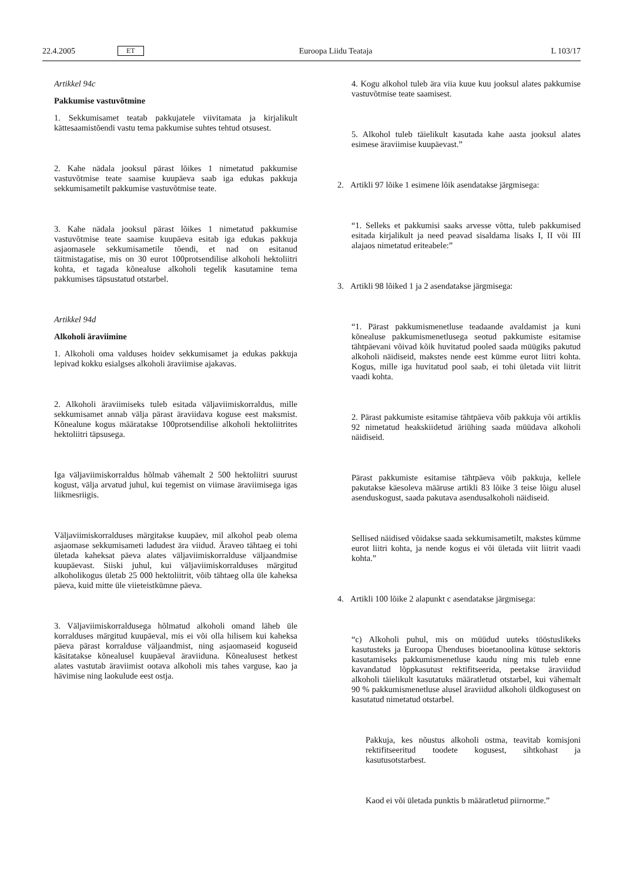22.4.2005 ET Euroopa Liidu Teataja L 103/17
Artikkel 94c
Pakkumise vastuvõtmine
1. Sekkumisamet teatab pakkujatele viivitamata ja kirjalikult kättesaamistõendi vastu tema pakkumise suhtes tehtud otsusest.
2. Kahe nädala jooksul pärast lõikes 1 nimetatud pakkumise vastuvõtmise teate saamise kuupäeva saab iga edukas pakkuja sekkumisametilt pakkumise vastuvõtmise teate.
3. Kahe nädala jooksul pärast lõikes 1 nimetatud pakkumise vastuvõtmise teate saamise kuupäeva esitab iga edukas pakkuja asjaomasele sekkumisametile tõendi, et nad on esitanud täitmistagatise, mis on 30 eurot 100protsendilise alkoholi hektoliitri kohta, et tagada kõnealuse alkoholi tegelik kasutamine tema pakkumises täpsustatud otstarbel.
Artikkel 94d
Alkoholi äraviimine
1. Alkoholi oma valduses hoidev sekkumisamet ja edukas pakkuja lepivad kokku esialgses alkoholi äraviimise ajakavas.
2. Alkoholi äraviimiseks tuleb esitada väljaviimiskorraldus, mille sekkumisamet annab välja pärast äraviidava koguse eest maksmist. Kõnealune kogus määratakse 100protsendilise alkoholi hektoliitrites hektoliitri täpsusega.
Iga väljaviimiskorraldus hõlmab vähemalt 2 500 hektoliitri suurust kogust, välja arvatud juhul, kui tegemist on viimase äraviimisega igas liikmesriigis.
Väljaviimiskorralduses märgitakse kuupäev, mil alkohol peab olema asjaomase sekkumisameti ladudest ära viidud. Äraveo tähtaeg ei tohi ületada kaheksat päeva alates väljaviimiskorralduse väljaandmise kuupäevast. Siiski juhul, kui väljaviimiskorralduses märgitud alkoholikogus ületab 25 000 hektoliitrit, võib tähtaeg olla üle kaheksa päeva, kuid mitte üle viieteistkümne päeva.
3. Väljaviimiskorraldusega hõlmatud alkoholi omand läheb üle korralduses märgitud kuupäeval, mis ei või olla hilisem kui kaheksa päeva pärast korralduse väljaandmist, ning asjaomaseid koguseid käsitatakse kõnealusel kuupäeval äraviiduna. Kõnealusest hetkest alates vastutab äraviimist ootava alkoholi mis tahes varguse, kao ja hävimise ning laokulude eest ostja.
4. Kogu alkohol tuleb ära viia kuue kuu jooksul alates pakkumise vastuvõtmise teate saamisest.
5. Alkohol tuleb täielikult kasutada kahe aasta jooksul alates esimese äraviimise kuupäevast.”
2. Artikli 97 lõike 1 esimene lõik asendatakse järgmisega:
“1. Selleks et pakkumisi saaks arvesse võtta, tuleb pakkumised esitada kirjalikult ja need peavad sisaldama lisaks I, II või III alajaos nimetatud eriteabele:”
3. Artikli 98 lõiked 1 ja 2 asendatakse järgmisega:
“1. Pärast pakkumismenetluse teadaande avaldamist ja kuni kõnealuse pakkumismenetlusega seotud pakkumiste esitamise tähtpäevani võivad kõik huvitatud pooled saada müügiks pakutud alkoholi näidiseid, makstes nende eest kümme eurot liitri kohta. Kogus, mille iga huvitatud pool saab, ei tohi ületada viit liitrit vaadi kohta.
2. Pärast pakkumiste esitamise tähtpäeva võib pakkuja või artiklis 92 nimetatud heakskiidetud äriühing saada müüdava alkoholi näidiseid.
Pärast pakkumiste esitamise tähtpäeva võib pakkuja, kellele pakutakse käesoleva määruse artikli 83 lõike 3 teise lõigu alusel asenduskogust, saada pakutava asendusalkoholi näidiseid.
Sellised näidised võidakse saada sekkumisametilt, makstes kümme eurot liitri kohta, ja nende kogus ei või ületada viit liitrit vaadi kohta.”
4. Artikli 100 lõike 2 alapunkt c asendatakse järgmisega:
“c) Alkoholi puhul, mis on müüdud uuteks tööstuslikeks kasutusteks ja Euroopa Ühenduses bioetanoolina kütuse sektoris kasutamiseks pakkumismenetluse kaudu ning mis tuleb enne kavandatud lõppkasutust rektifitseerida, peetakse äraviidud alkoholi täielikult kasutatuks määratletud otstarbel, kui vähemalt 90 % pakkumismenetluse alusel äraviidud alkoholi üldkogusest on kasutatud nimetatud otstarbel.
Pakkuja, kes nõustus alkoholi ostma, teavitab komisjoni rektifitseeritud toodete kogusest, sihtkohast ja kasutusotstarbest.
Kaod ei või ületada punktis b määratletud piirnorme.”